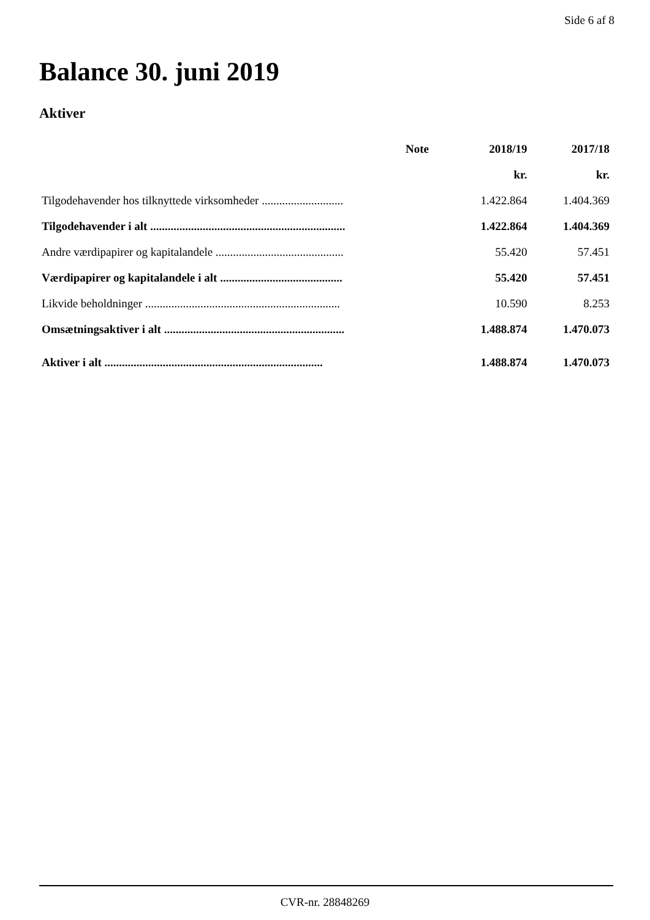Side 6 af 8
Balance 30. juni 2019
Aktiver
| | Note | 2018/19 | 2017/18 |
| --- | --- | --- | --- |
| | | kr. | kr. |
| Tilgodehavender hos tilknyttede virksomheder ............................ | | 1.422.864 | 1.404.369 |
| Tilgodehavender i alt ................................................................... | | 1.422.864 | 1.404.369 |
| Andre værdipapirer og kapitalandele ............................................ | | 55.420 | 57.451 |
| Værdipapirer og kapitalandele i alt .......................................... | | 55.420 | 57.451 |
| Likvide beholdninger ................................................................... | | 10.590 | 8.253 |
| Omsætningsaktiver i alt .............................................................. | | 1.488.874 | 1.470.073 |
| Aktiver i alt ........................................................................... | | 1.488.874 | 1.470.073 |
CVR-nr. 28848269